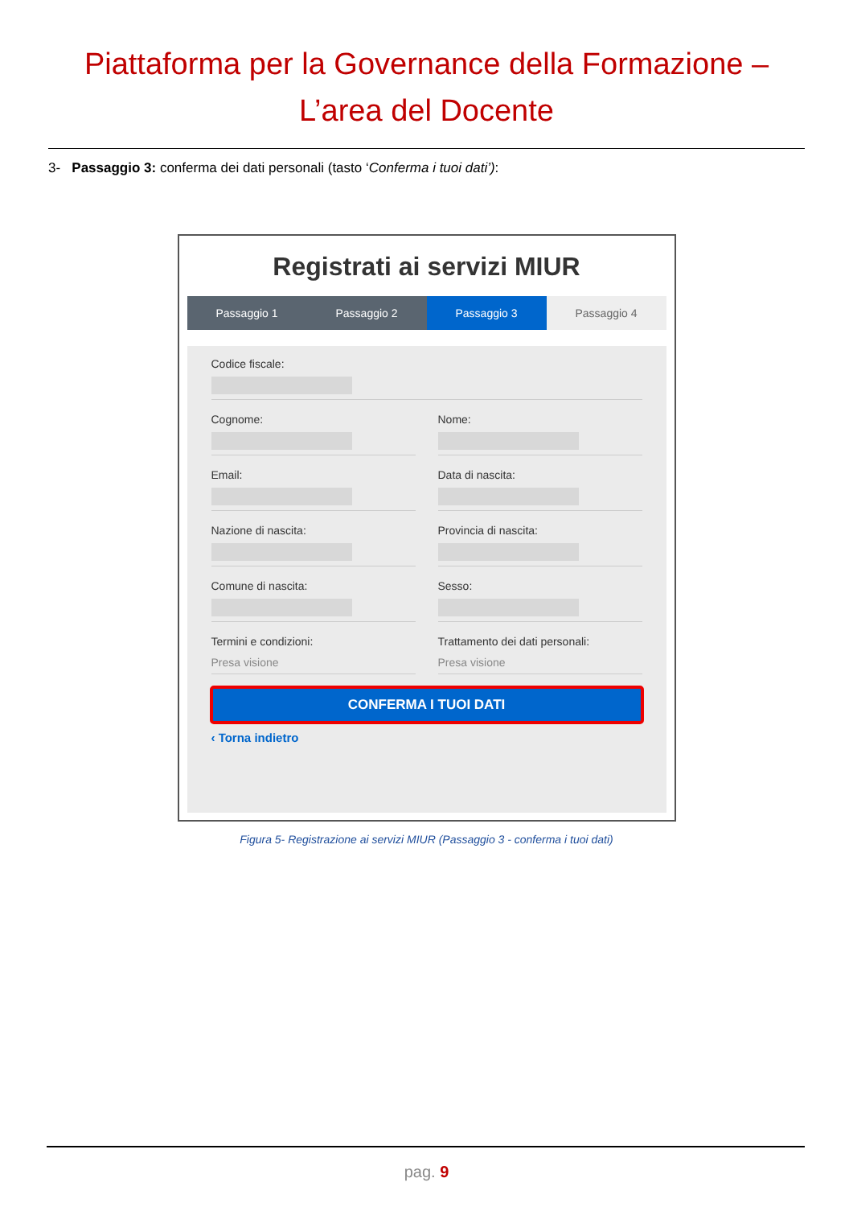Piattaforma per la Governance della Formazione –
L’area del Docente
3- Passaggio 3: conferma dei dati personali (tasto ‘Conferma i tuoi dati’):
Registrati ai servizi MIUR
Passaggio 1 Passaggio 2 Passaggio 3 Passaggio 4
Codice fiscale:
Cognome: Nome:
Email: Data di nascita:
Nazione di nascita: Provincia di nascita:
Comune di nascita: Sesso:
Termini e condizioni:
Presa visione
Trattamento dei dati personali:
Presa visione
CONFERMA I TUOI DATI
‹ Torna indietro
Figura 5- Registrazione ai servizi MIUR (Passaggio 3 - conferma i tuoi dati)
pag. 9